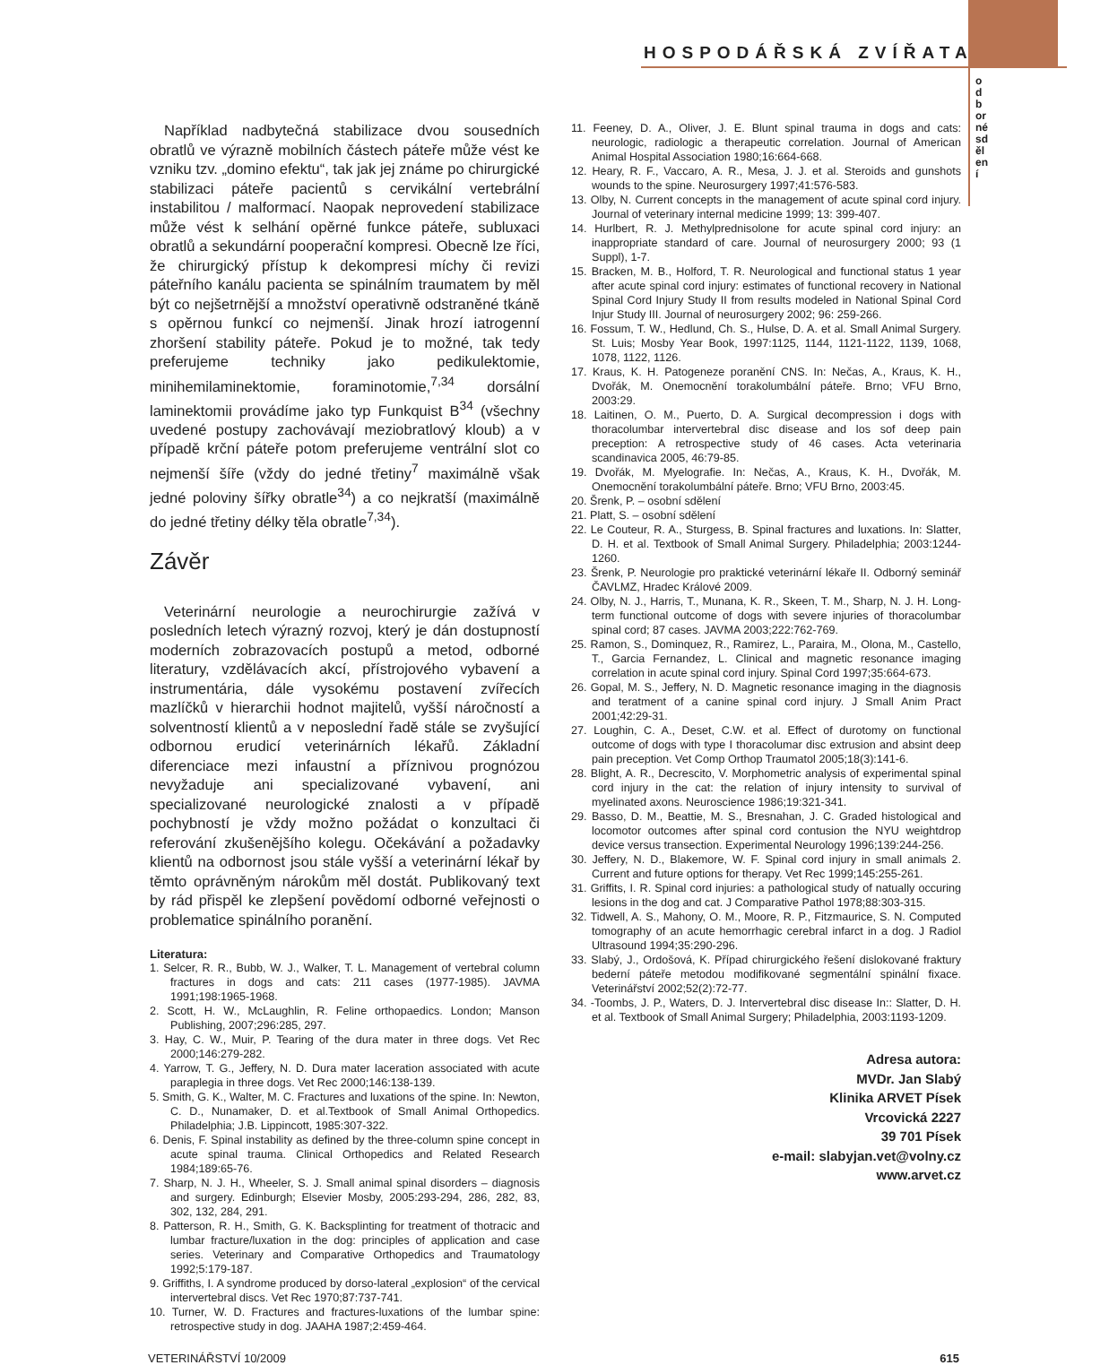HOSPODÁŘSKÁ ZVÍŘATA
odborné sdělení
Například nadbytečná stabilizace dvou sousedních obratlů ve výrazně mobilních částech páteře může vést ke vzniku tzv. „domino efektu“, tak jak jej známe po chirurgické stabilizaci páteře pacientů s cervikální vertebrální instabilitou / malformací. Naopak neprovedení stabilizace může vést k selhání opěrné funkce páteře, subluxaci obratlů a sekundární pooperační kompresi. Obecně lze říci, že chirurgický přístup k dekompresi míchy či revizi páteřního kanálu pacienta se spinálním traumatem by měl být co nejšetrnější a množství operativně odstraněné tkáně s opěrnou funkcí co nejmenší. Jinak hrozí iatrogenní zhoršení stability páteře. Pokud je to možné, tak tedy preferujeme techniky jako pedikulektomie, minihemilaminektomie, foraminotomie,<sup>7,34</sup> dorsální laminektomii provádíme jako typ Funkquist B<sup>34</sup> (všechny uvedené postupy zachovávají meziobratlový kloub) a v případě krční páteře potom preferujeme ventrální slot co nejmenší šíře (vždy do jedné třetiny<sup>7</sup> maximálně však jedné poloviny šířky obratle<sup>34</sup>) a co nejkratší (maximálně do jedné třetiny délky těla obratle<sup>7,34</sup>).
Závěr
Veterinární neurologie a neurochirurgie zažívá v posledních letech výrazný rozvoj, který je dán dostupností moderních zobrazovacích postupů a metod, odborné literatury, vzdělávacích akcí, přístrojového vybavení a instrumentária, dále vysokému postavení zvířecích mazlíčků v hierarchii hodnot majitelů, vyšší náročností a solventností klientů a v neposlední řadě stále se zvyšující odbornou erudicí veterinárních lékařů. Základní diferenciace mezi infaustní a příznivou prognózou nevyžaduje ani specializované vybavení, ani specializované neurologické znalosti a v případě pochybností je vždy možno požádat o konzultaci či referování zkušenějšího kolegu. Očekávání a požadavky klientů na odbornost jsou stále vyšší a veterinární lékař by těmto oprávněným nárokům měl dostát. Publikovaný text by rád přispěl ke zlepšení povědomí odborné veřejnosti o problematice spinálního poranění.
Literatura:
1. Selcer, R. R., Bubb, W. J., Walker, T. L. Management of vertebral column fractures in dogs and cats: 211 cases (1977-1985). JAVMA 1991;198:1965-1968.
2. Scott, H. W., McLaughlin, R. Feline orthopaedics. London; Manson Publishing, 2007;296:285, 297.
3. Hay, C. W., Muir, P. Tearing of the dura mater in three dogs. Vet Rec 2000;146:279-282.
4. Yarrow, T. G., Jeffery, N. D. Dura mater laceration associated with acute paraplegia in three dogs. Vet Rec 2000;146:138-139.
5. Smith, G. K., Walter, M. C. Fractures and luxations of the spine. In: Newton, C. D., Nunamaker, D. et al.Textbook of Small Animal Orthopedics. Philadelphia; J.B. Lippincott, 1985:307-322.
6. Denis, F. Spinal instability as defined by the three-column spine concept in acute spinal trauma. Clinical Orthopedics and Related Research 1984;189:65-76.
7. Sharp, N. J. H., Wheeler, S. J. Small animal spinal disorders – diagnosis and surgery. Edinburgh; Elsevier Mosby, 2005:293-294, 286, 282, 83, 302, 132, 284, 291.
8. Patterson, R. H., Smith, G. K. Backsplinting for treatment of thotracic and lumbar fracture/luxation in the dog: principles of application and case series. Veterinary and Comparative Orthopedics and Traumatology 1992;5:179-187.
9. Griffiths, I. A syndrome produced by dorso-lateral „explosion“ of the cervical intervertebral discs. Vet Rec 1970;87:737-741.
10. Turner, W. D. Fractures and fractures-luxations of the lumbar spine: retrospective study in dog. JAAHA 1987;2:459-464.
11. Feeney, D. A., Oliver, J. E. Blunt spinal trauma in dogs and cats: neurologic, radiologic a therapeutic correlation. Journal of American Animal Hospital Association 1980;16:664-668.
12. Heary, R. F., Vaccaro, A. R., Mesa, J. J. et al. Steroids and gunshots wounds to the spine. Neurosurgery 1997;41:576-583.
13. Olby, N. Current concepts in the management of acute spinal cord injury. Journal of veterinary internal medicine 1999; 13: 399-407.
14. Hurlbert, R. J. Methylprednisolone for acute spinal cord injury: an inappropriate standard of care. Journal of neurosurgery 2000; 93 (1 Suppl), 1-7.
15. Bracken, M. B., Holford, T. R. Neurological and functional status 1 year after acute spinal cord injury: estimates of functional recovery in National Spinal Cord Injury Study II from results modeled in National Spinal Cord Injur Study III. Journal of neurosurgery 2002; 96: 259-266.
16. Fossum, T. W., Hedlund, Ch. S., Hulse, D. A. et al. Small Animal Surgery. St. Luis; Mosby Year Book, 1997:1125, 1144, 1121-1122, 1139, 1068, 1078, 1122, 1126.
17. Kraus, K. H. Patogeneze poranění CNS. In: Nečas, A., Kraus, K. H., Dvořák, M. Onemocnění torakolumbální páteře. Brno; VFU Brno, 2003:29.
18. Laitinen, O. M., Puerto, D. A. Surgical decompression i dogs with thoracolumbar intervertebral disc disease and los sof deep pain preception: A retrospective study of 46 cases. Acta veterinaria scandinavica 2005, 46:79-85.
19. Dvořák, M. Myelografie. In: Nečas, A., Kraus, K. H., Dvořák, M. Onemocnění torakolumbální páteře. Brno; VFU Brno, 2003:45.
20. Šrenk, P. – osobní sdělení
21. Platt, S. – osobní sdělení
22. Le Couteur, R. A., Sturgess, B. Spinal fractures and luxations. In: Slatter, D. H. et al. Textbook of Small Animal Surgery. Philadelphia; 2003:1244-1260.
23. Šrenk, P. Neurologie pro praktické veterinární lékaře II. Odborný seminář ČAVLMZ, Hradec Králové 2009.
24. Olby, N. J., Harris, T., Munana, K. R., Skeen, T. M., Sharp, N. J. H. Long-term functional outcome of dogs with severe injuries of thoracolumbar spinal cord; 87 cases. JAVMA 2003;222:762-769.
25. Ramon, S., Dominquez, R., Ramirez, L., Paraira, M., Olona, M., Castello, T., Garcia Fernandez, L. Clinical and magnetic resonance imaging correlation in acute spinal cord injury. Spinal Cord 1997;35:664-673.
26. Gopal, M. S., Jeffery, N. D. Magnetic resonance imaging in the diagnosis and teratment of a canine spinal cord injury. J Small Anim Pract 2001;42:29-31.
27. Loughin, C. A., Deset, C.W. et al. Effect of durotomy on functional outcome of dogs with type I thoracolumar disc extrusion and absint deep pain preception. Vet Comp Orthop Traumatol 2005;18(3):141-6.
28. Blight, A. R., Decrescito, V. Morphometric analysis of experimental spinal cord injury in the cat: the relation of injury intensity to survival of myelinated axons. Neuroscience 1986;19:321-341.
29. Basso, D. M., Beattie, M. S., Bresnahan, J. C. Graded histological and locomotor outcomes after spinal cord contusion the NYU weightdrop device versus transection. Experimental Neurology 1996;139:244-256.
30. Jeffery, N. D., Blakemore, W. F. Spinal cord injury in small animals 2. Current and future options for therapy. Vet Rec 1999;145:255-261.
31. Griffits, I. R. Spinal cord injuries: a pathological study of natually occuring lesions in the dog and cat. J Comparative Pathol 1978;88:303-315.
32. Tidwell, A. S., Mahony, O. M., Moore, R. P., Fitzmaurice, S. N. Computed tomography of an acute hemorrhagic cerebral infarct in a dog. J Radiol Ultrasound 1994;35:290-296.
33. Slabý, J., Ordošová, K. Případ chirurgického řešení dislokované fraktury bederní páteře metodou modifikované segmentální spinální fixace. Veterinářství 2002;52(2):72-77.
34. -Toombs, J. P., Waters, D. J. Intervertebral disc disease In:: Slatter, D. H. et al. Textbook of Small Animal Surgery; Philadelphia, 2003:1193-1209.
Adresa autora:
MVDr. Jan Slabý
Klinika ARVET Písek
Vrcovická 2227
39 701 Písek
e-mail: slabyjan.vet@volny.cz
www.arvet.cz
VETERINÁŘSTVÍ 10/2009 615